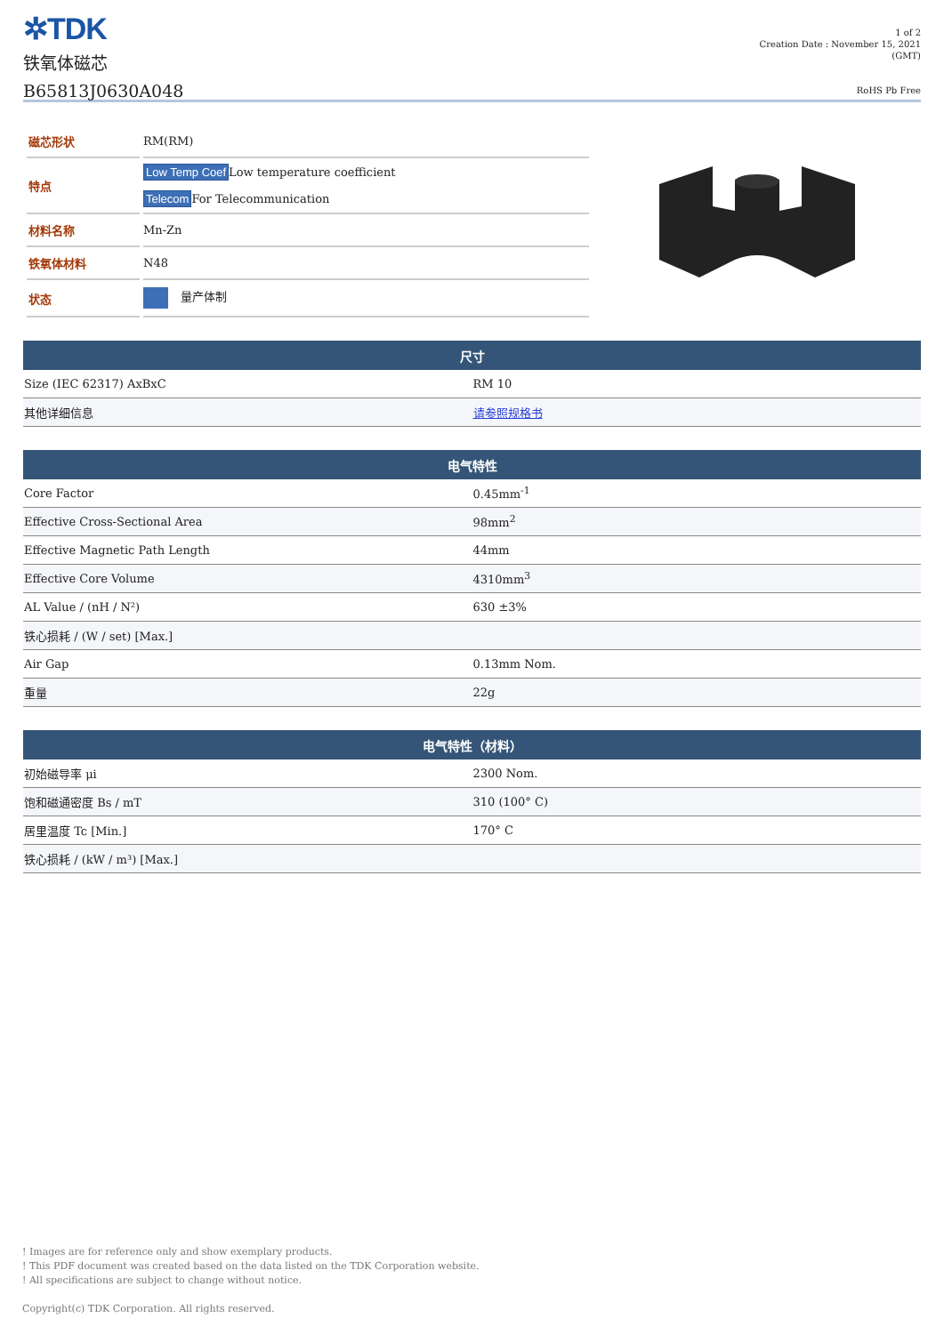✲TDK
铁氧体磁芯
B65813J0630A048
1 of 2
Creation Date : November 15, 2021
(GMT)
RoHS Pb Free
| 磁芯形状 | RM(RM) |
| 特点 | Low Temp Coef Low temperature coefficient Telecom For Telecommunication |
| 材料名称 | Mn-Zn |
| 铁氧体材料 | N48 |
| 状态 | 量产体制 |
| 尺寸 | |
| --- | --- |
| Size (IEC 62317) AxBxC | RM 10 |
| 其他详细信息 | 请参照规格书 |
| 电气特性 | |
| --- | --- |
| Core Factor | 0.45mm<sup>-1</sup> |
| Effective Cross-Sectional Area | 98mm<sup>2</sup> |
| Effective Magnetic Path Length | 44mm |
| Effective Core Volume | 4310mm<sup>3</sup> |
| AL Value / (nH / N²) | 630 ±3% |
| 铁心损耗 / (W / set) [Max.] | |
| Air Gap | 0.13mm Nom. |
| 重量 | 22g |
| 电气特性（材料） | |
| --- | --- |
| 初始磁导率 μi | 2300 Nom. |
| 饱和磁通密度 Bs / mT | 310 (100° C) |
| 居里温度 Tc [Min.] | 170° C |
| 铁心损耗 / (kW / m³) [Max.] | |
! Images are for reference only and show exemplary products.
! This PDF document was created based on the data listed on the TDK Corporation website.
! All specifications are subject to change without notice.
Copyright(c) TDK Corporation. All rights reserved.